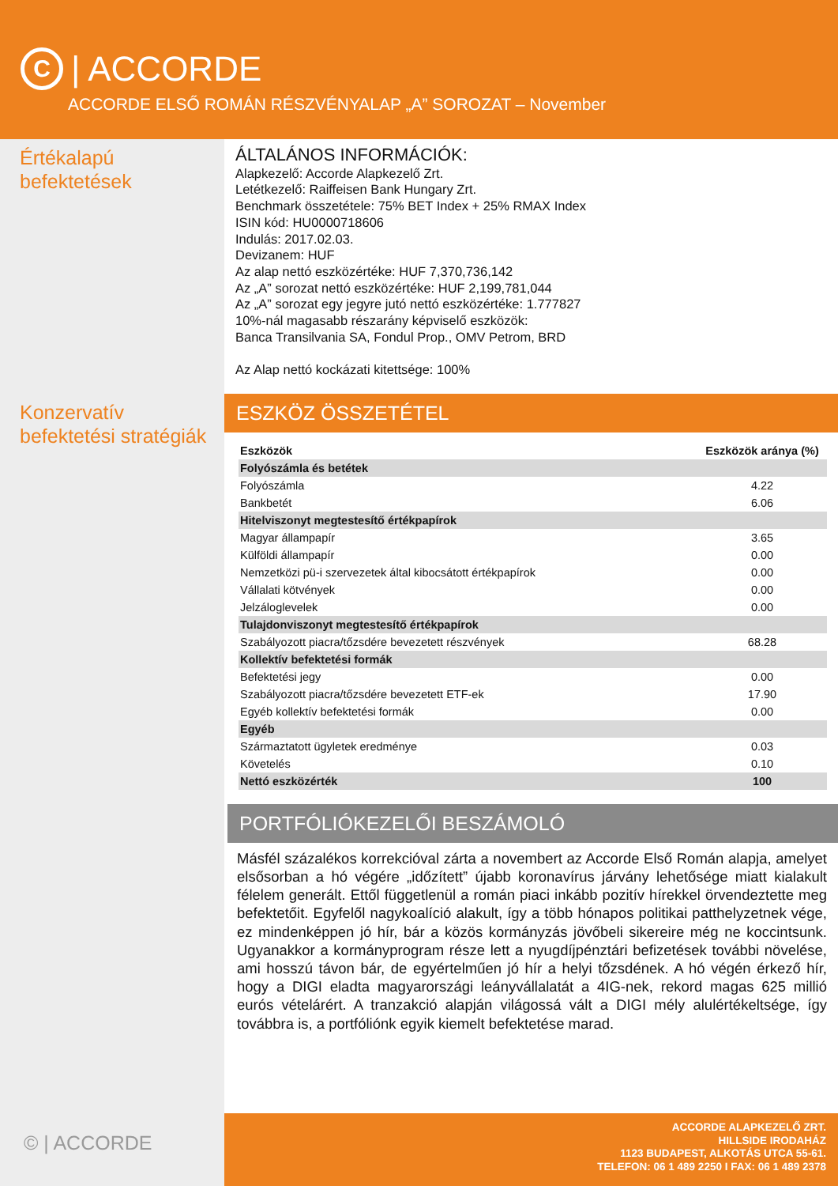C | ACCORDE
ACCORDE ELSŐ ROMÁN RÉSZVÉNYALAP „A” SOROZAT – November
Értékalapú
befektetések
Konzervatív
befektetési stratégiák
© | ACCORDE
ÁLTALÁNOS INFORMÁCIÓK:
Alapkezelő: Accorde Alapkezelő Zrt.
Letétkezelő: Raiffeisen Bank Hungary Zrt.
Benchmark összetétele: 75% BET Index + 25% RMAX Index
ISIN kód: HU0000718606
Indulás: 2017.02.03.
Devizanem: HUF
Az alap nettó eszközértéke: HUF 7,370,736,142
Az „A” sorozat nettó eszközértéke: HUF 2,199,781,044
Az „A” sorozat egy jegyre jutó nettó eszközértéke: 1.777827
10%-nál magasabb részarány képviselő eszközök:
Banca Transilvania SA, Fondul Prop., OMV Petrom, BRD
Az Alap nettó kockázati kitettsége: 100%
ESZKÖZ ÖSSZETÉTEL
| Eszközök | Eszközök aránya (%) |
| --- | --- |
| Folyószámla és betétek | |
| Folyószámla | 4.22 |
| Bankbetét | 6.06 |
| Hitelviszonyt megtestesítő értékpapírok | |
| Magyar állampapír | 3.65 |
| Külföldi állampapír | 0.00 |
| Nemzetközi pü-i szervezetek által kibocsátott értékpapírok | 0.00 |
| Vállalati kötvények | 0.00 |
| Jelzáloglevelek | 0.00 |
| Tulajdonviszonyt megtestesítő értékpapírok | |
| Szabályozott piacra/tőzsdére bevezetett részvények | 68.28 |
| Kollektív befektetési formák | |
| Befektetési jegy | 0.00 |
| Szabályozott piacra/tőzsdére bevezetett ETF-ek | 17.90 |
| Egyéb kollektív befektetési formák | 0.00 |
| Egyéb | |
| Származtatott ügyletek eredménye | 0.03 |
| Követelés | 0.10 |
| Nettó eszközérték | 100 |
PORTFÓLIÓKEZELŐI BESZÁMOLÓ
Másfél százalékos korrekcióval zárta a novembert az Accorde Első Román alapja, amelyet elsősorban a hó végére „időzített” újabb koronavírus járvány lehetősége miatt kialakult félelem generált. Ettől függetlenül a román piaci inkább pozitív hírekkel örvendeztette meg befektetőit. Egyfelől nagykoalíció alakult, így a több hónapos politikai patthelyzetnek vége, ez mindenképpen jó hír, bár a közös kormányzás jövőbeli sikereire még ne koccintsunk. Ugyanakkor a kormányprogram része lett a nyugdíjpénztári befizetések további növelése, ami hosszú távon bár, de egyértelműen jó hír a helyi tőzsdének. A hó végén érkező hír, hogy a DIGI eladta magyarországi leányvállalatát a 4IG-nek, rekord magas 625 millió eurós vételárért. A tranzakció alapján világossá vált a DIGI mély alulértékeltsége, így továbbra is, a portfóliónk egyik kiemelt befektetése marad.
ACCORDE ALAPKEZELŐ ZRT.
HILLSIDE IRODAHÁZ
1123 BUDAPEST, ALKOTÁS UTCA 55-61.
TELEFON: 06 1 489 2250 I FAX: 06 1 489 2378